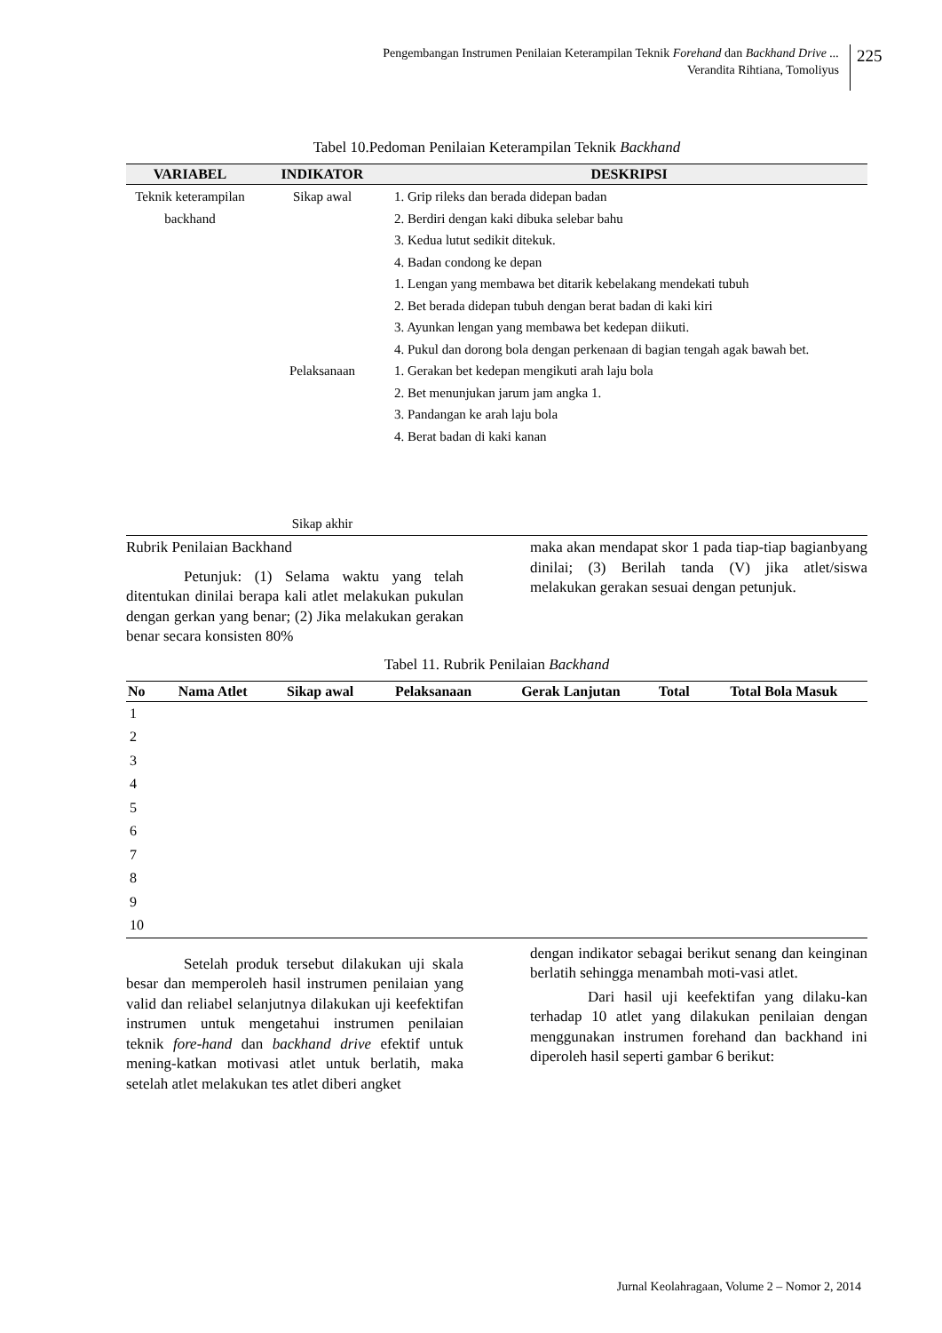Pengembangan Instrumen Penilaian Keterampilan Teknik Forehand dan Backhand Drive ...
Verandita Rihtiana, Tomoliyus
225
Tabel 10.Pedoman Penilaian Keterampilan Teknik Backhand
| VARIABEL | INDIKATOR | DESKRIPSI |
| --- | --- | --- |
| Teknik keterampilan backhand | Sikap awal Pelaksanaan Sikap akhir | 1. Grip rileks dan berada didepan badan 2. Berdiri dengan kaki dibuka selebar bahu 3. Kedua lutut sedikit ditekuk. 4. Badan condong ke depan 1. Lengan yang membawa bet ditarik kebelakang mendekati tubuh 2. Bet berada didepan tubuh dengan berat badan di kaki kiri 3. Ayunkan lengan yang membawa bet kedepan diikuti. 4. Pukul dan dorong bola dengan perkenaan di bagian tengah agak bawah bet. 1. Gerakan bet kedepan mengikuti arah laju bola 2. Bet menunjukan jarum jam angka 1. 3. Pandangan ke arah laju bola 4. Berat badan di kaki kanan |
Rubrik Penilaian Backhand
Petunjuk: (1) Selama waktu yang telah ditentukan dinilai berapa kali atlet melakukan pukulan dengan gerkan yang benar; (2) Jika melakukan gerakan benar secara konsisten 80%
maka akan mendapat skor 1 pada tiap-tiap bagianbyang dinilai; (3) Berilah tanda (V) jika atlet/siswa melakukan gerakan sesuai dengan petunjuk.
Tabel 11. Rubrik Penilaian Backhand
| No | Nama Atlet | Sikap awal | Pelaksanaan | Gerak Lanjutan | Total | Total Bola Masuk |
| --- | --- | --- | --- | --- | --- | --- |
| 1 | | | | | | |
| 2 | | | | | | |
| 3 | | | | | | |
| 4 | | | | | | |
| 5 | | | | | | |
| 6 | | | | | | |
| 7 | | | | | | |
| 8 | | | | | | |
| 9 | | | | | | |
| 10 | | | | | | |
Setelah produk tersebut dilakukan uji skala besar dan memperoleh hasil instrumen penilaian yang valid dan reliabel selanjutnya dilakukan uji keefektifan instrumen untuk mengetahui instrumen penilaian teknik fore-hand dan backhand drive efektif untuk mening-katkan motivasi atlet untuk berlatih, maka setelah atlet melakukan tes atlet diberi angket
dengan indikator sebagai berikut senang dan keinginan berlatih sehingga menambah moti-vasi atlet.
Dari hasil uji keefektifan yang dilaku-kan terhadap 10 atlet yang dilakukan penilaian dengan menggunakan instrumen forehand dan backhand ini diperoleh hasil seperti gambar 6 berikut:
Jurnal Keolahragaan, Volume 2 – Nomor 2, 2014